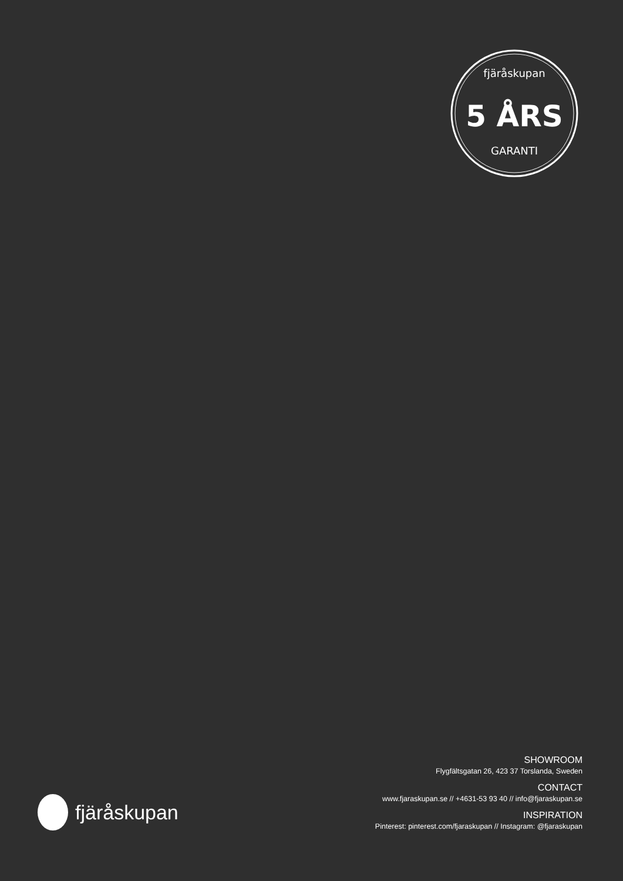fjäråskupan
5 ÅRS
GARANTI
fjäråskupan
SHOWROOM
Flygfältsgatan 26, 423 37 Torslanda, Sweden
CONTACT
www.fjaraskupan.se // +4631-53 93 40 // info@fjaraskupan.se
INSPIRATION
Pinterest: pinterest.com/fjaraskupan // Instagram: @fjaraskupan